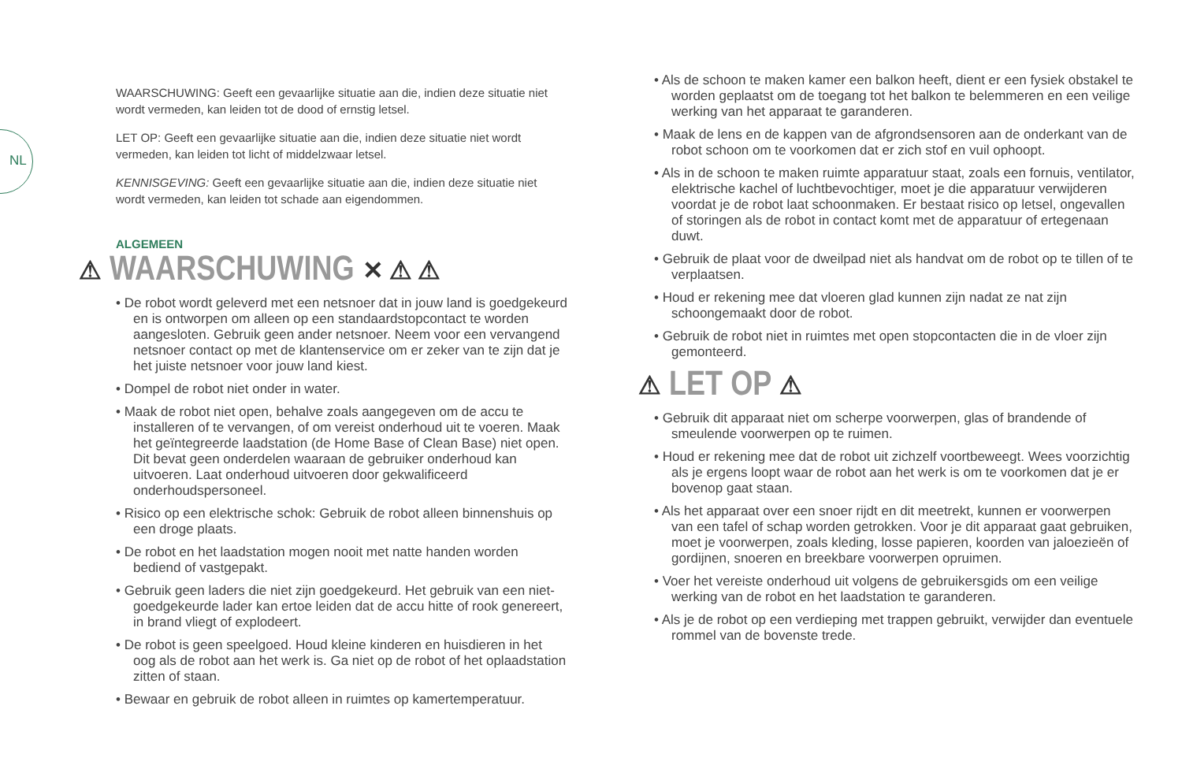NL
WAARSCHUWING: Geeft een gevaarlijke situatie aan die, indien deze situatie niet wordt vermeden, kan leiden tot de dood of ernstig letsel.
LET OP: Geeft een gevaarlijke situatie aan die, indien deze situatie niet wordt vermeden, kan leiden tot licht of middelzwaar letsel.
KENNISGEVING: Geeft een gevaarlijke situatie aan die, indien deze situatie niet wordt vermeden, kan leiden tot schade aan eigendommen.
ALGEMEEN
⚠ WAARSCHUWING ✕ ⚠ ⚠
• De robot wordt geleverd met een netsnoer dat in jouw land is goedgekeurd en is ontworpen om alleen op een standaardstopcontact te worden aangesloten. Gebruik geen ander netsnoer. Neem voor een vervangend netsnoer contact op met de klantenservice om er zeker van te zijn dat je het juiste netsnoer voor jouw land kiest.
• Dompel de robot niet onder in water.
• Maak de robot niet open, behalve zoals aangegeven om de accu te installeren of te vervangen, of om vereist onderhoud uit te voeren. Maak het geïntegreerde laadstation (de Home Base of Clean Base) niet open. Dit bevat geen onderdelen waaraan de gebruiker onderhoud kan uitvoeren. Laat onderhoud uitvoeren door gekwalificeerd onderhoudspersoneel.
• Risico op een elektrische schok: Gebruik de robot alleen binnenshuis op een droge plaats.
• De robot en het laadstation mogen nooit met natte handen worden bediend of vastgepakt.
• Gebruik geen laders die niet zijn goedgekeurd. Het gebruik van een niet-goedgekeurde lader kan ertoe leiden dat de accu hitte of rook genereert, in brand vliegt of explodeert.
• De robot is geen speelgoed. Houd kleine kinderen en huisdieren in het oog als de robot aan het werk is. Ga niet op de robot of het oplaadstation zitten of staan.
• Bewaar en gebruik de robot alleen in ruimtes op kamertemperatuur.
• Als de schoon te maken kamer een balkon heeft, dient er een fysiek obstakel te worden geplaatst om de toegang tot het balkon te belemmeren en een veilige werking van het apparaat te garanderen.
• Maak de lens en de kappen van de afgrondsensoren aan de onderkant van de robot schoon om te voorkomen dat er zich stof en vuil ophoopt.
• Als in de schoon te maken ruimte apparatuur staat, zoals een fornuis, ventilator, elektrische kachel of luchtbevochtiger, moet je die apparatuur verwijderen voordat je de robot laat schoonmaken. Er bestaat risico op letsel, ongevallen of storingen als de robot in contact komt met de apparatuur of ertegenaan duwt.
• Gebruik de plaat voor de dweilpad niet als handvat om de robot op te tillen of te verplaatsen.
• Houd er rekening mee dat vloeren glad kunnen zijn nadat ze nat zijn schoongemaakt door de robot.
• Gebruik de robot niet in ruimtes met open stopcontacten die in de vloer zijn gemonteerd.
⚠ LET OP ⚠
• Gebruik dit apparaat niet om scherpe voorwerpen, glas of brandende of smeulende voorwerpen op te ruimen.
• Houd er rekening mee dat de robot uit zichzelf voortbeweegt. Wees voorzichtig als je ergens loopt waar de robot aan het werk is om te voorkomen dat je er bovenop gaat staan.
• Als het apparaat over een snoer rijdt en dit meetrekt, kunnen er voorwerpen van een tafel of schap worden getrokken. Voor je dit apparaat gaat gebruiken, moet je voorwerpen, zoals kleding, losse papieren, koorden van jaloezieën of gordijnen, snoeren en breekbare voorwerpen opruimen.
• Voer het vereiste onderhoud uit volgens de gebruikersgids om een veilige werking van de robot en het laadstation te garanderen.
• Als je de robot op een verdieping met trappen gebruikt, verwijder dan eventuele rommel van de bovenste trede.